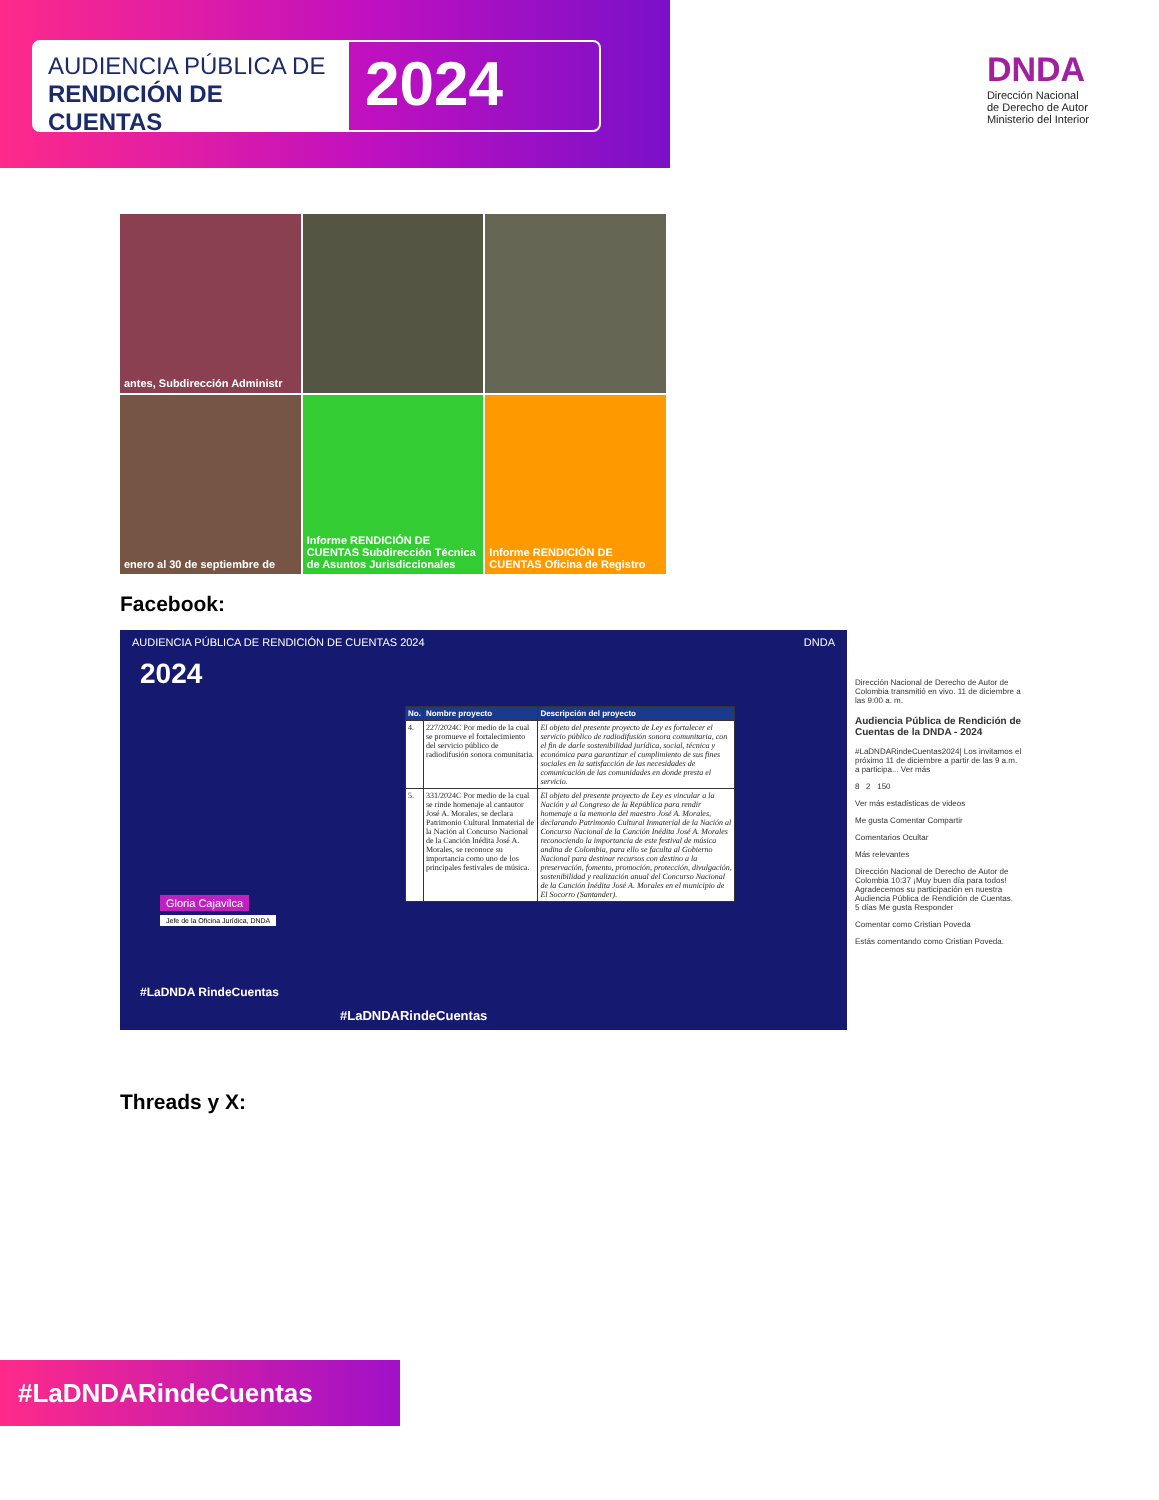AUDIENCIA PÚBLICA DE
RENDICIÓN DE CUENTAS
2024
DNDA
Dirección Nacional
de Derecho de Autor
Ministerio del Interior
antes, Subdirección Administr
enero al 30 de septiembre de
Informe RENDICIÓN DE CUENTAS Subdirección Técnica de Asuntos Jurisdiccionales
Informe RENDICIÓN DE CUENTAS Oficina de Registro
Facebook:
AUDIENCIA PÚBLICA DE RENDICIÓN DE CUENTAS 2024 DNDA
2024
Gloria Cajavilca
Jefe de la Oficina Jurídica, DNDA
#LaDNDA RindeCuentas
#LaDNDARindeCuentas
| No. | Nombre proyecto | Descripción del proyecto |
| --- | --- | --- |
| 4. | 227/2024C Por medio de la cual se promueve el fortalecimiento del servicio público de radiodifusión sonora comunitaria. | El objeto del presente proyecto de Ley es fortalecer el servicio público de radiodifusión sonora comunitaria, con el fin de darle sostenibilidad jurídica, social, técnica y económica para garantizar el cumplimiento de sus fines sociales en la satisfacción de las necesidades de comunicación de las comunidades en donde presta el servicio. |
| 5. | 331/2024C Por medio de la cual se rinde homenaje al cantautor José A. Morales, se declara Patrimonio Cultural Inmaterial de la Nación al Concurso Nacional de la Canción Inédita José A. Morales, se reconoce su importancia como uno de los principales festivales de música. | El objeto del presente proyecto de Ley es vincular a la Nación y al Congreso de la República para rendir homenaje a la memoria del maestro José A. Morales, declarando Patrimonio Cultural Inmaterial de la Nación al Concurso Nacional de la Canción Inédita José A. Morales reconociendo la importancia de este festival de música andina de Colombia, para ello se faculta al Gobierno Nacional para destinar recursos con destino a la preservación, fomento, promoción, protección, divulgación, sostenibilidad y realización anual del Concurso Nacional de la Canción Inédita José A. Morales en el municipio de El Socorro (Santander). |
Dirección Nacional de Derecho de Autor de Colombia transmitió en vivo. 11 de diciembre a las 9:00 a. m.
Audiencia Pública de Rendición de Cuentas de la DNDA - 2024
#LaDNDARindeCuentas2024| Los invitamos el próximo 11 de diciembre a partir de las 9 a.m. a participa... Ver más
8 2 150
Ver más estadísticas de videos
Me gusta Comentar Compartir
Comentarios Ocultar
Más relevantes
Dirección Nacional de Derecho de Autor de Colombia 10:37 ¡Muy buen día para todos! Agradecemos su participación en nuestra Audiencia Pública de Rendición de Cuentas.
5 días Me gusta Responder
Comentar como Cristian Poveda
Estás comentando como Cristian Poveda.
Threads y X:
#LaDNDARindeCuentas